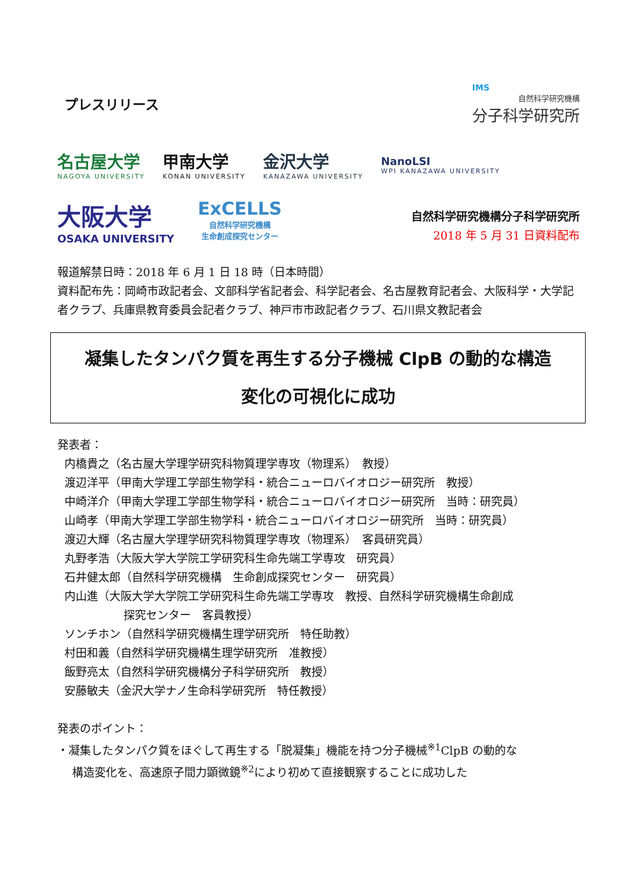プレスリリース
IMS
自然科学研究機構
分子科学研究所
名古屋大学
NAGOYA UNIVERSITY
甲南大学
KONAN UNIVERSITY
金沢大学
KANAZAWA UNIVERSITY
NanoLSI
WPI KANAZAWA UNIVERSITY
大阪大学
OSAKA UNIVERSITY
ExCELLS
自然科学研究機構
生命創成探究センター
自然科学研究機構分子科学研究所
2018 年 5 月 31 日資料配布
報道解禁日時：2018 年 6 月 1 日 18 時（日本時間）
資料配布先：岡崎市政記者会、文部科学省記者会、科学記者会、名古屋教育記者会、大阪科学・大学記者クラブ、兵庫県教育委員会記者クラブ、神戸市市政記者クラブ、石川県文教記者会
凝集したタンパク質を再生する分子機械 ClpB の動的な構造
変化の可視化に成功
発表者：
内橋貴之（名古屋大学理学研究科物質理学専攻（物理系）　教授）
渡辺洋平（甲南大学理工学部生物学科・統合ニューロバイオロジー研究所　教授）
中崎洋介（甲南大学理工学部生物学科・統合ニューロバイオロジー研究所　当時：研究員）
山崎孝（甲南大学理工学部生物学科・統合ニューロバイオロジー研究所　当時：研究員）
渡辺大輝（名古屋大学理学研究科物質理学専攻（物理系）　客員研究員）
丸野孝浩（大阪大学大学院工学研究科生命先端工学専攻　研究員）
石井健太郎（自然科学研究機構　生命創成探究センター　研究員）
内山進（大阪大学大学院工学研究科生命先端工学専攻　教授、自然科学研究機構生命創成
探究センター　客員教授）
ソンチホン（自然科学研究機構生理学研究所　特任助教）
村田和義（自然科学研究機構生理学研究所　准教授）
飯野亮太（自然科学研究機構分子科学研究所　教授）
安藤敏夫（金沢大学ナノ生命科学研究所　特任教授）
発表のポイント：
・凝集したタンパク質をほぐして再生する「脱凝集」機能を持つ分子機械<sup>※1</sup>ClpB の動的な
構造変化を、高速原子間力顕微鏡<sup>※2</sup>により初めて直接観察することに成功した